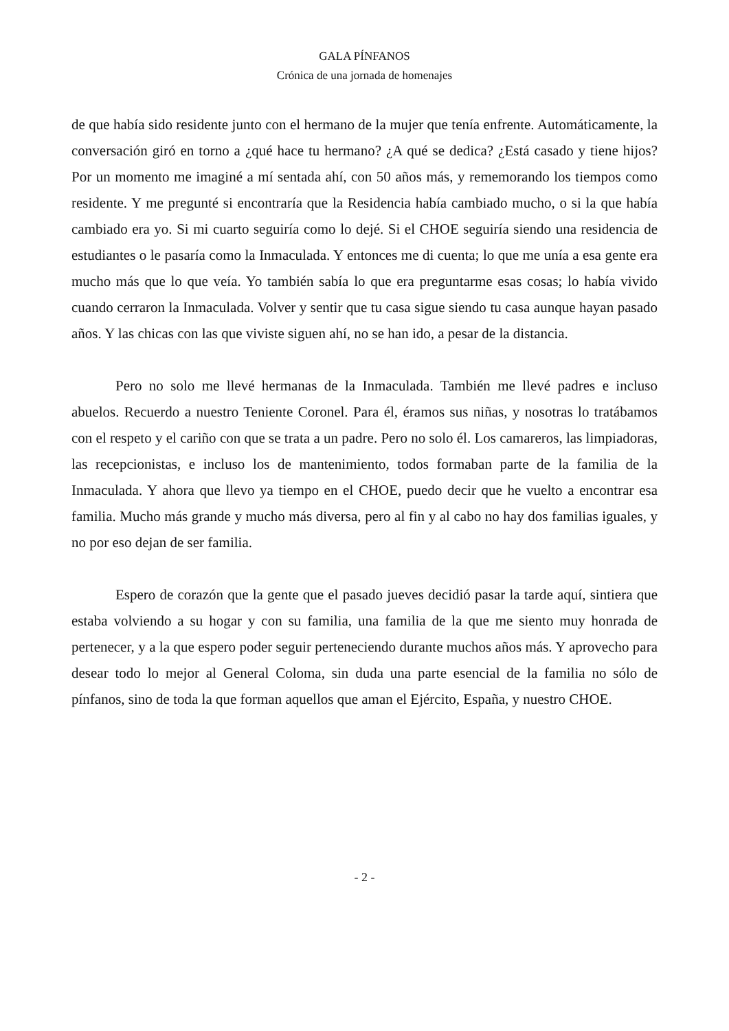GALA PÍNFANOS
Crónica de una jornada de homenajes
de que había sido residente junto con el hermano de la mujer que tenía enfrente. Automáticamente, la conversación giró en torno a ¿qué hace tu hermano? ¿A qué se dedica? ¿Está casado y tiene hijos? Por un momento me imaginé a mí sentada ahí, con 50 años más, y rememorando los tiempos como residente. Y me pregunté si encontraría que la Residencia había cambiado mucho, o si la que había cambiado era yo. Si mi cuarto seguiría como lo dejé. Si el CHOE seguiría siendo una residencia de estudiantes o le pasaría como la Inmaculada. Y entonces me di cuenta; lo que me unía a esa gente era mucho más que lo que veía. Yo también sabía lo que era preguntarme esas cosas; lo había vivido cuando cerraron la Inmaculada. Volver y sentir que tu casa sigue siendo tu casa aunque hayan pasado años. Y las chicas con las que viviste siguen ahí, no se han ido, a pesar de la distancia.
Pero no solo me llevé hermanas de la Inmaculada. También me llevé padres e incluso abuelos. Recuerdo a nuestro Teniente Coronel. Para él, éramos sus niñas, y nosotras lo tratábamos con el respeto y el cariño con que se trata a un padre. Pero no solo él. Los camareros, las limpiadoras, las recepcionistas, e incluso los de mantenimiento, todos formaban parte de la familia de la Inmaculada. Y ahora que llevo ya tiempo en el CHOE, puedo decir que he vuelto a encontrar esa familia. Mucho más grande y mucho más diversa, pero al fin y al cabo no hay dos familias iguales, y no por eso dejan de ser familia.
Espero de corazón que la gente que el pasado jueves decidió pasar la tarde aquí, sintiera que estaba volviendo a su hogar y con su familia, una familia de la que me siento muy honrada de pertenecer, y a la que espero poder seguir perteneciendo durante muchos años más. Y aprovecho para desear todo lo mejor al General Coloma, sin duda una parte esencial de la familia no sólo de pínfanos, sino de toda la que forman aquellos que aman el Ejército, España, y nuestro CHOE.
- 2 -